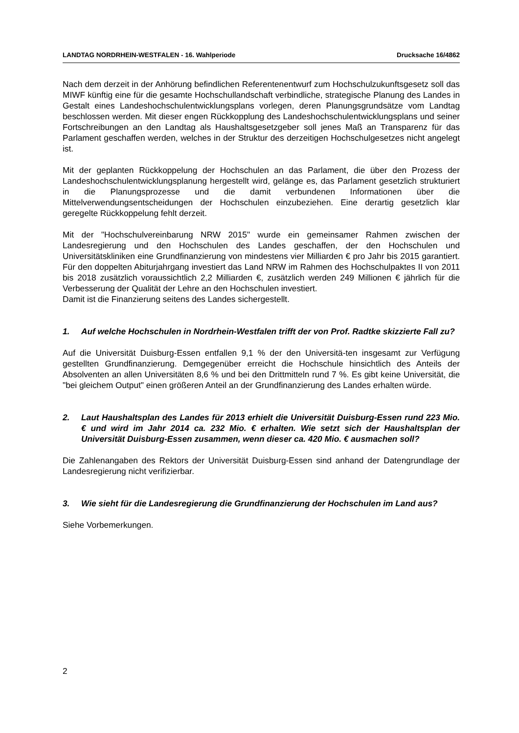LANDTAG NORDRHEIN-WESTFALEN - 16. Wahlperiode Drucksache 16/4862
Nach dem derzeit in der Anhörung befindlichen Referentenentwurf zum Hochschulzukunfts­gesetz soll das MIWF künftig eine für die gesamte Hochschullandschaft verbindliche, strate­gische Planung des Landes in Gestalt eines Landeshochschulentwicklungsplans vorlegen, deren Planungsgrundsätze vom Landtag beschlossen werden. Mit dieser engen Rückkopp­lung des Landeshochschulentwicklungsplans und seiner Fortschreibungen an den Landtag als Haushaltsgesetzgeber soll jenes Maß an Transparenz für das Parlament geschaffen werden, welches in der Struktur des derzeitigen Hochschulgesetzes nicht angelegt ist.
Mit der geplanten Rückkoppelung der Hochschulen an das Parlament, die über den Prozess der Landeshochschulentwicklungsplanung hergestellt wird, gelänge es, das Parlament ge­setzlich strukturiert in die Planungsprozesse und die damit verbundenen Informationen über die Mittelverwendungsentscheidungen der Hochschulen einzubeziehen. Eine derartig ge­setzlich klar geregelte Rückkoppelung fehlt derzeit.
Mit der "Hochschulvereinbarung NRW 2015" wurde ein gemeinsamer Rahmen zwischen der Landesregierung und den Hochschulen des Landes geschaffen, der den Hochschulen und Universitätskliniken eine Grundfinanzierung von mindestens vier Milliarden € pro Jahr bis 2015 garantiert. Für den doppelten Abiturjahrgang investiert das Land NRW im Rahmen des Hochschulpaktes II von 2011 bis 2018 zusätzlich voraussichtlich 2,2 Milliarden €, zusätzlich werden 249 Millionen € jährlich für die Verbesserung der Qualität der Lehre an den Hoch­schulen investiert.
Damit ist die Finanzierung seitens des Landes sichergestellt.
1. Auf welche Hochschulen in Nordrhein-Westfalen trifft der von Prof. Radtke skiz­zierte Fall zu?
Auf die Universität Duisburg-Essen entfallen 9,1 % der den Universitä-ten insgesamt zur Verfügung gestellten Grundfinanzierung. Demgegenüber erreicht die Hochschule hinsichtlich des Anteils der Absolventen an allen Universitäten 8,6 % und bei den Drittmitteln rund 7 %. Es gibt keine Universität, die "bei gleichem Output" einen größeren Anteil an der Grundfinan­zierung des Landes erhalten würde.
2. Laut Haushaltsplan des Landes für 2013 erhielt die Universität Duisburg-Essen rund 223 Mio. € und wird im Jahr 2014 ca. 232 Mio. € erhalten. Wie setzt sich der Haushaltsplan der Universität Duisburg-Essen zusammen, wenn dieser ca. 420 Mio. € ausmachen soll?
Die Zahlenangaben des Rektors der Universität Duisburg-Essen sind anhand der Daten­grundlage der Landesregierung nicht verifizierbar.
3. Wie sieht für die Landesregierung die Grundfinanzierung der Hochschulen im Land aus?
Siehe Vorbemerkungen.
2